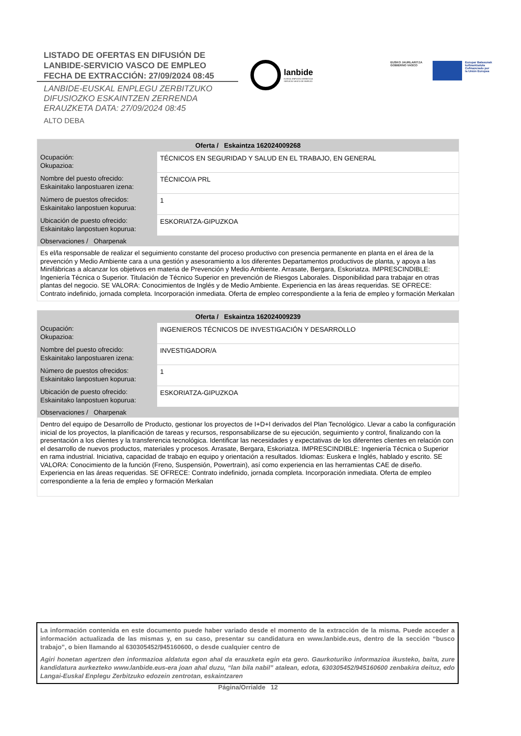LISTADO DE OFERTAS EN DIFUSIÓN DE
LANBIDE-SERVICIO VASCO DE EMPLEO
FECHA DE EXTRACCIÓN: 27/09/2024 08:45
LANBIDE-EUSKAL ENPLEGU ZERBITZUKO
DIFUSIOZKO ESKAINTZEN ZERRENDA
ERAUZKETA DATA: 27/09/2024 08:45
ALTO DEBA
lanbide
EUSKAL ENPLEGU ZERBITZUA
SERVICIO VASCO DE EMPLEO
EUSKO JAURLARITZA
GOBIERNO VASCO
Europar Batasunak
kofinantzatuta
Cofinanciado por
la Unión Europea
| Oferta / Eskaintza 162024009268 | |
| --- | --- |
| Ocupación: Okupazioa: | TÉCNICOS EN SEGURIDAD Y SALUD EN EL TRABAJO, EN GENERAL |
| Nombre del puesto ofrecido: Eskainitako lanpostuaren izena: | TÉCNICO/A PRL |
| Número de puestos ofrecidos: Eskainitako lanpostuen kopurua: | 1 |
| Ubicación de puesto ofrecido: Eskainitako lanpostuen kopurua: | ESKORIATZA-GIPUZKOA |
| Observaciones / Oharpenak | |
| Es el/la responsable de realizar el seguimiento constante del proceso productivo con presencia permanente en planta en el área de la prevención y Medio Ambiente cara a una gestión y asesoramiento a los diferentes Departamentos productivos de planta, y apoya a las Minifábricas a alcanzar los objetivos en materia de Prevención y Medio Ambiente. Arrasate, Bergara, Eskoriatza. IMPRESCINDIBLE: Ingeniería Técnica o Superior. Titulación de Técnico Superior en prevención de Riesgos Laborales. Disponibilidad para trabajar en otras plantas del negocio. SE VALORA: Conocimientos de Inglés y de Medio Ambiente. Experiencia en las áreas requeridas. SE OFRECE: Contrato indefinido, jornada completa. Incorporación inmediata. Oferta de empleo correspondiente a la feria de empleo y formación Merkalan | |
| Oferta / Eskaintza 162024009239 | |
| --- | --- |
| Ocupación: Okupazioa: | INGENIEROS TÉCNICOS DE INVESTIGACIÓN Y DESARROLLO |
| Nombre del puesto ofrecido: Eskainitako lanpostuaren izena: | INVESTIGADOR/A |
| Número de puestos ofrecidos: Eskainitako lanpostuen kopurua: | 1 |
| Ubicación de puesto ofrecido: Eskainitako lanpostuen kopurua: | ESKORIATZA-GIPUZKOA |
| Observaciones / Oharpenak | |
| Dentro del equipo de Desarrollo de Producto, gestionar los proyectos de I+D+I derivados del Plan Tecnológico. Llevar a cabo la configuración inicial de los proyectos, la planificación de tareas y recursos, responsabilizarse de su ejecución, seguimiento y control, finalizando con la presentación a los clientes y la transferencia tecnológica. Identificar las necesidades y expectativas de los diferentes clientes en relación con el desarrollo de nuevos productos, materiales y procesos. Arrasate, Bergara, Eskoriatza. IMPRESCINDIBLE: Ingeniería Técnica o Superior en rama industrial. Iniciativa, capacidad de trabajo en equipo y orientación a resultados. Idiomas: Euskera e Inglés, hablado y escrito. SE VALORA: Conocimiento de la función (Freno, Suspensión, Powertrain), así como experiencia en las herramientas CAE de diseño. Experiencia en las áreas requeridas. SE OFRECE: Contrato indefinido, jornada completa. Incorporación inmediata. Oferta de empleo correspondiente a la feria de empleo y formación Merkalan | |
La información contenida en este documento puede haber variado desde el momento de la extracción de la misma. Puede acceder a información actualizada de las mismas y, en su caso, presentar su candidatura en www.lanbide.eus, dentro de la sección “busco trabajo”, o bien llamando al 630305452/945160600, o desde cualquier centro de
Agiri honetan agertzen den informazioa aldatuta egon ahal da erauzketa egin eta gero. Gaurkoturiko informazioa ikusteko, baita, zure kandidatura aurkezteko www.lanbide.eus-era joan ahal duzu, “lan bila nabil” atalean, edota, 630305452/945160600 zenbakira deituz, edo Langai-Euskal Enplegu Zerbitzuko edozein zentrotan, eskaintzaren
Página/Orrialde 12